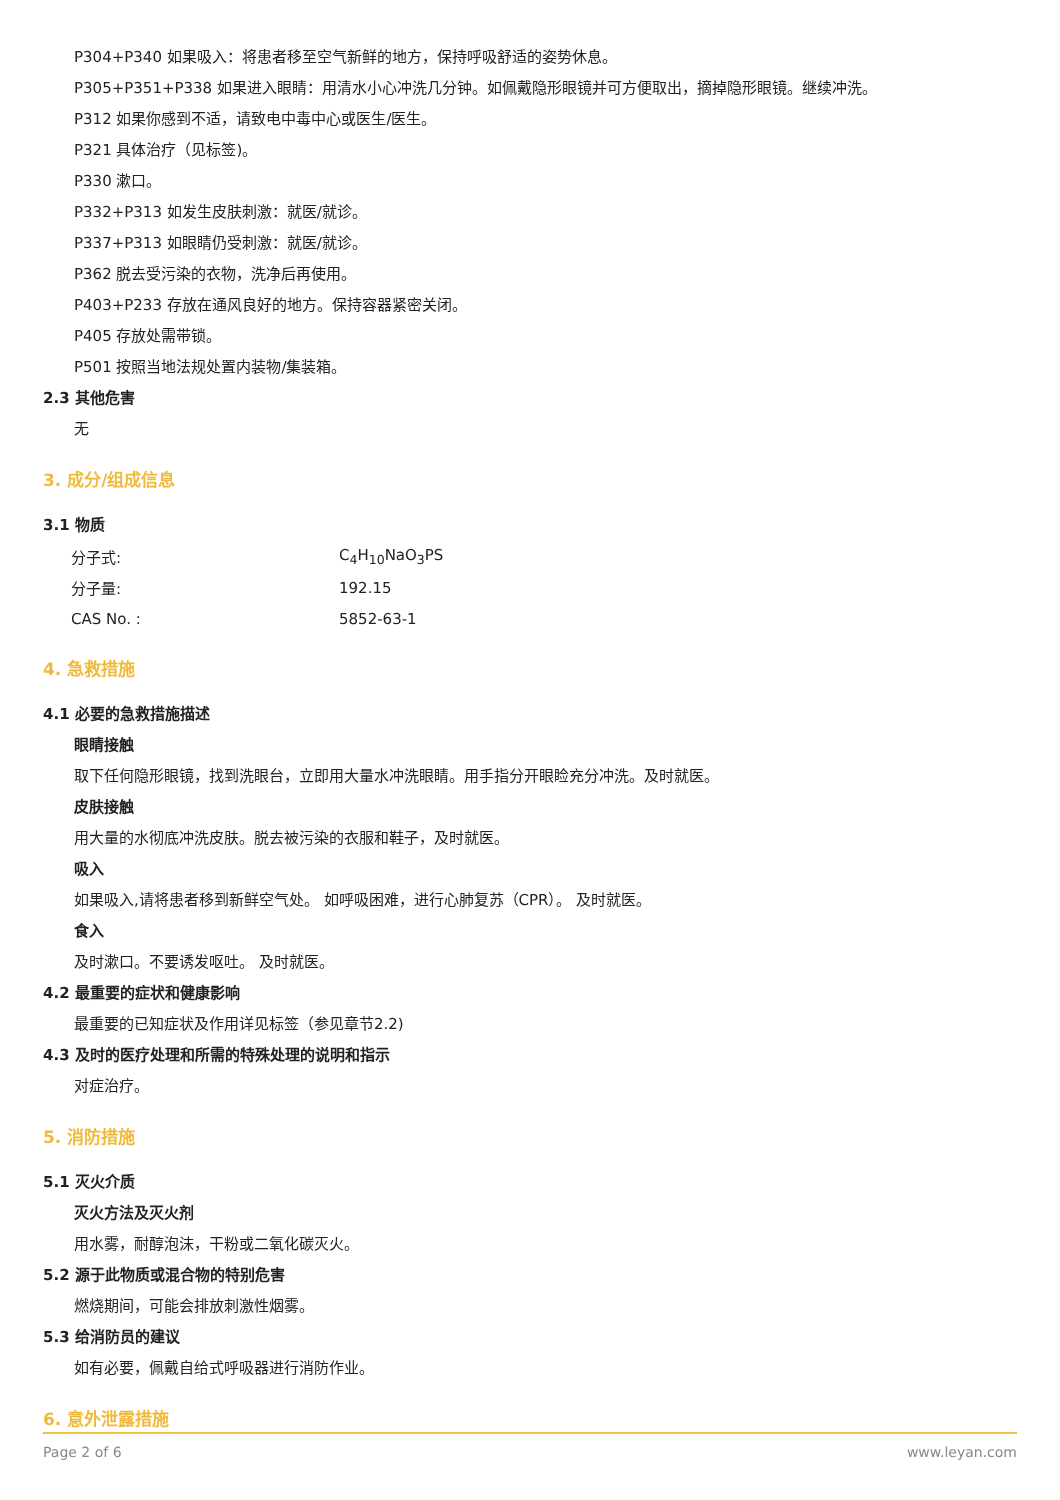P304+P340 如果吸入：将患者移至空气新鲜的地方，保持呼吸舒适的姿势休息。
P305+P351+P338 如果进入眼睛：用清水小心冲洗几分钟。如佩戴隐形眼镜并可方便取出，摘掉隐形眼镜。继续冲洗。
P312 如果你感到不适，请致电中毒中心或医生/医生。
P321 具体治疗（见标签)。
P330 漱口。
P332+P313 如发生皮肤刺激：就医/就诊。
P337+P313 如眼睛仍受刺激：就医/就诊。
P362 脱去受污染的衣物，洗净后再使用。
P403+P233 存放在通风良好的地方。保持容器紧密关闭。
P405 存放处需带锁。
P501 按照当地法规处置内装物/集装箱。
2.3 其他危害
无
3. 成分/组成信息
3.1 物质
| 分子式: | C<sub>4</sub>H<sub>10</sub>NaO<sub>3</sub>PS |
| 分子量: | 192.15 |
| CAS No. : | 5852-63-1 |
4. 急救措施
4.1 必要的急救措施描述
眼睛接触
取下任何隐形眼镜，找到洗眼台，立即用大量水冲洗眼睛。用手指分开眼睑充分冲洗。及时就医。
皮肤接触
用大量的水彻底冲洗皮肤。脱去被污染的衣服和鞋子，及时就医。
吸入
如果吸入,请将患者移到新鲜空气处。 如呼吸困难，进行心肺复苏（CPR）。 及时就医。
食入
及时漱口。不要诱发呕吐。 及时就医。
4.2 最重要的症状和健康影响
最重要的已知症状及作用详见标签（参见章节2.2)
4.3 及时的医疗处理和所需的特殊处理的说明和指示
对症治疗。
5. 消防措施
5.1 灭火介质
灭火方法及灭火剂
用水雾，耐醇泡沫，干粉或二氧化碳灭火。
5.2 源于此物质或混合物的特别危害
燃烧期间，可能会排放刺激性烟雾。
5.3 给消防员的建议
如有必要，佩戴自给式呼吸器进行消防作业。
6. 意外泄露措施
Page 2 of 6 www.leyan.com